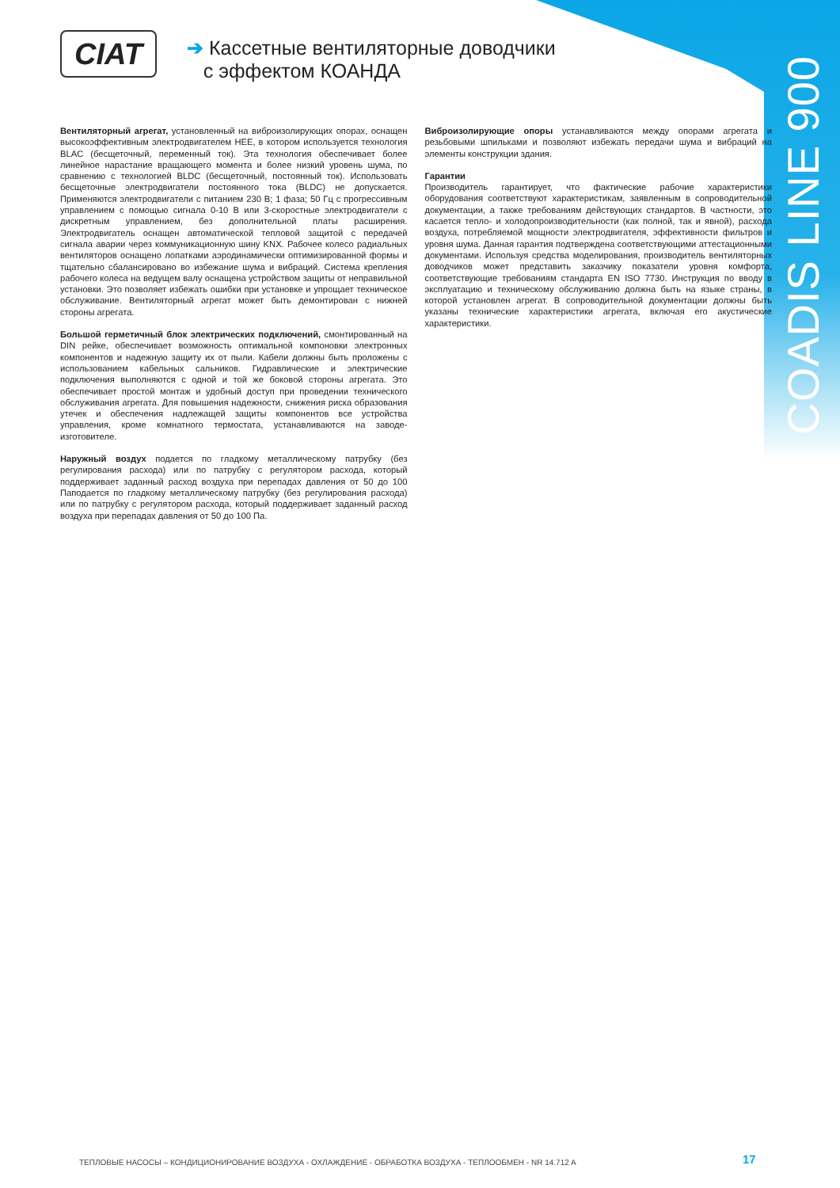COADIS LINE 900
CIAT
➔ Кассетные вентиляторные доводчики
с эффектом КОАНДА
Вентиляторный агрегат, установленный на виброизолирующих опорах, оснащен высокоэффективным электродвигателем HEE, в котором используется технология BLAC (бесщеточный, переменный ток). Эта технология обеспечивает более линейное нарастание вращающего момента и более низкий уровень шума, по сравнению с технологией BLDC (бесщеточный, постоянный ток). Использовать бесщеточные электродвигатели постоянного тока (BLDC) не допускается. Применяются электродвигатели с питанием 230 В; 1 фаза; 50 Гц с прогрессивным управлением с помощью сигнала 0-10 В или 3-скоростные электродвигатели с дискретным управлением, без дополнительной платы расширения. Электродвигатель оснащен автоматической тепловой защитой с передачей сигнала аварии через коммуникационную шину KNX. Рабочее колесо радиальных вентиляторов оснащено лопатками аэродинамически оптимизированной формы и тщательно сбалансировано во избежание шума и вибраций. Система крепления рабочего колеса на ведущем валу оснащена устройством защиты от неправильной установки. Это позволяет избежать ошибки при установке и упрощает техническое обслуживание. Вентиляторный агрегат может быть демонтирован с нижней стороны агрегата.
Большой герметичный блок электрических подключений, смонтированный на DIN рейке, обеспечивает возможность оптимальной компоновки электронных компонентов и надежную защиту их от пыли. Кабели должны быть проложены с использованием кабельных сальников. Гидравлические и электрические подключения выполняются с одной и той же боковой стороны агрегата. Это обеспечивает простой монтаж и удобный доступ при проведении технического обслуживания агрегата. Для повышения надежности, снижения риска образования утечек и обеспечения надлежащей защиты компонентов все устройства управления, кроме комнатного термостата, устанавливаются на заводе-изготовителе.
Наружный воздух подается по гладкому металлическому патрубку (без регулирования расхода) или по патрубку с регулятором расхода, который поддерживает заданный расход воздуха при перепадах давления от 50 до 100 Паподается по гладкому металлическому патрубку (без регулирования расхода) или по патрубку с регулятором расхода, который поддерживает заданный расход воздуха при перепадах давления от 50 до 100 Па.
Виброизолирующие опоры устанавливаются между опорами агрегата и резьбовыми шпильками и позволяют избежать передачи шума и вибраций на элементы конструкции здания.
Гарантии
Производитель гарантирует, что фактические рабочие характеристики оборудования соответствуют характеристикам, заявленным в сопроводительной документации, а также требованиям действующих стандартов. В частности, это касается тепло- и холодопроизводительности (как полной, так и явной), расхода воздуха, потребляемой мощности электродвигателя, эффективности фильтров и уровня шума. Данная гарантия подтверждена соответствующими аттестационными документами. Используя средства моделирования, производитель вентиляторных доводчиков может представить заказчику показатели уровня комфорта, соответствующие требованиям стандарта EN ISO 7730. Инструкция по вводу в эксплуатацию и техническому обслуживанию должна быть на языке страны, в которой установлен агрегат. В сопроводительной документации должны быть указаны технические характеристики агрегата, включая его акустические характеристики.
ТЕПЛОВЫЕ НАСОСЫ – КОНДИЦИОНИРОВАНИЕ ВОЗДУХА - ОХЛАЖДЕНИЕ - ОБРАБОТКА ВОЗДУХА - ТЕПЛООБМЕН - NR 14.712 A
17